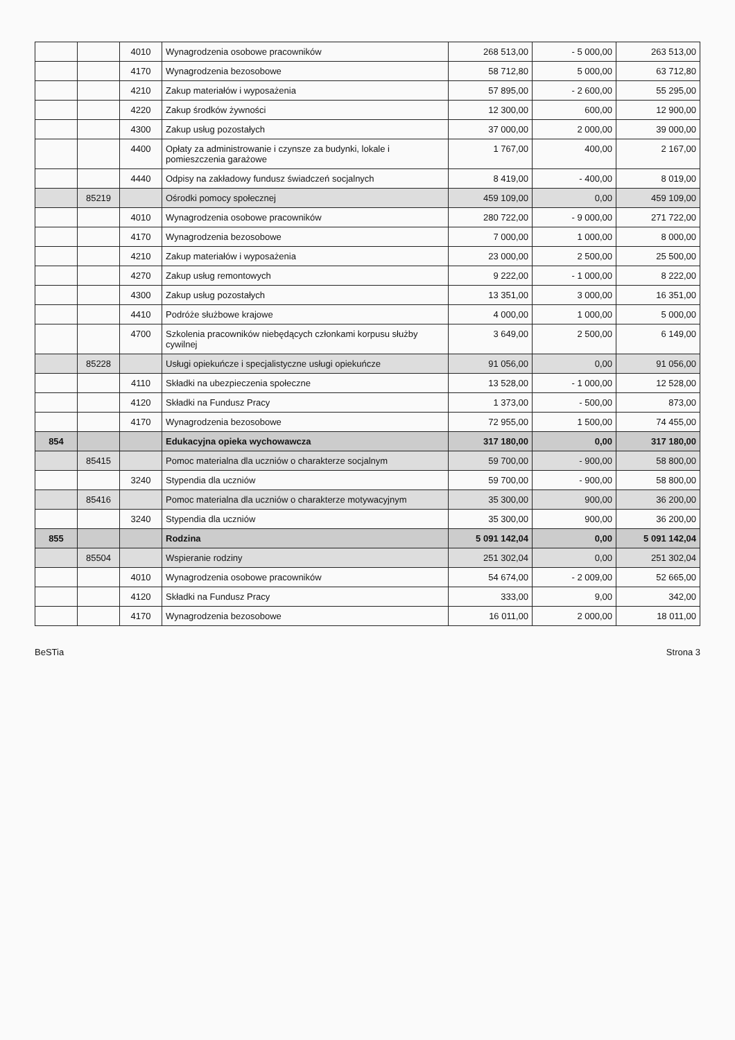| | | 4010 | Wynagrodzenia osobowe pracowników | 268 513,00 | - 5 000,00 | 263 513,00 |
| | | 4170 | Wynagrodzenia bezosobowe | 58 712,80 | 5 000,00 | 63 712,80 |
| | | 4210 | Zakup materiałów i wyposażenia | 57 895,00 | - 2 600,00 | 55 295,00 |
| | | 4220 | Zakup środków żywności | 12 300,00 | 600,00 | 12 900,00 |
| | | 4300 | Zakup usług pozostałych | 37 000,00 | 2 000,00 | 39 000,00 |
| | | 4400 | Opłaty za administrowanie i czynsze za budynki, lokale i pomieszczenia garażowe | 1 767,00 | 400,00 | 2 167,00 |
| | | 4440 | Odpisy na zakładowy fundusz świadczeń socjalnych | 8 419,00 | - 400,00 | 8 019,00 |
| | 85219 | | Ośrodki pomocy społecznej | 459 109,00 | 0,00 | 459 109,00 |
| | | 4010 | Wynagrodzenia osobowe pracowników | 280 722,00 | - 9 000,00 | 271 722,00 |
| | | 4170 | Wynagrodzenia bezosobowe | 7 000,00 | 1 000,00 | 8 000,00 |
| | | 4210 | Zakup materiałów i wyposażenia | 23 000,00 | 2 500,00 | 25 500,00 |
| | | 4270 | Zakup usług remontowych | 9 222,00 | - 1 000,00 | 8 222,00 |
| | | 4300 | Zakup usług pozostałych | 13 351,00 | 3 000,00 | 16 351,00 |
| | | 4410 | Podróże służbowe krajowe | 4 000,00 | 1 000,00 | 5 000,00 |
| | | 4700 | Szkolenia pracowników niebędących członkami korpusu służby cywilnej | 3 649,00 | 2 500,00 | 6 149,00 |
| | 85228 | | Usługi opiekuńcze i specjalistyczne usługi opiekuńcze | 91 056,00 | 0,00 | 91 056,00 |
| | | 4110 | Składki na ubezpieczenia społeczne | 13 528,00 | - 1 000,00 | 12 528,00 |
| | | 4120 | Składki na Fundusz Pracy | 1 373,00 | - 500,00 | 873,00 |
| | | 4170 | Wynagrodzenia bezosobowe | 72 955,00 | 1 500,00 | 74 455,00 |
| 854 | | | Edukacyjna opieka wychowawcza | 317 180,00 | 0,00 | 317 180,00 |
| | 85415 | | Pomoc materialna dla uczniów o charakterze socjalnym | 59 700,00 | - 900,00 | 58 800,00 |
| | | 3240 | Stypendia dla uczniów | 59 700,00 | - 900,00 | 58 800,00 |
| | 85416 | | Pomoc materialna dla uczniów o charakterze motywacyjnym | 35 300,00 | 900,00 | 36 200,00 |
| | | 3240 | Stypendia dla uczniów | 35 300,00 | 900,00 | 36 200,00 |
| 855 | | | Rodzina | 5 091 142,04 | 0,00 | 5 091 142,04 |
| | 85504 | | Wspieranie rodziny | 251 302,04 | 0,00 | 251 302,04 |
| | | 4010 | Wynagrodzenia osobowe pracowników | 54 674,00 | - 2 009,00 | 52 665,00 |
| | | 4120 | Składki na Fundusz Pracy | 333,00 | 9,00 | 342,00 |
| | | 4170 | Wynagrodzenia bezosobowe | 16 011,00 | 2 000,00 | 18 011,00 |
BeSTia Strona 3